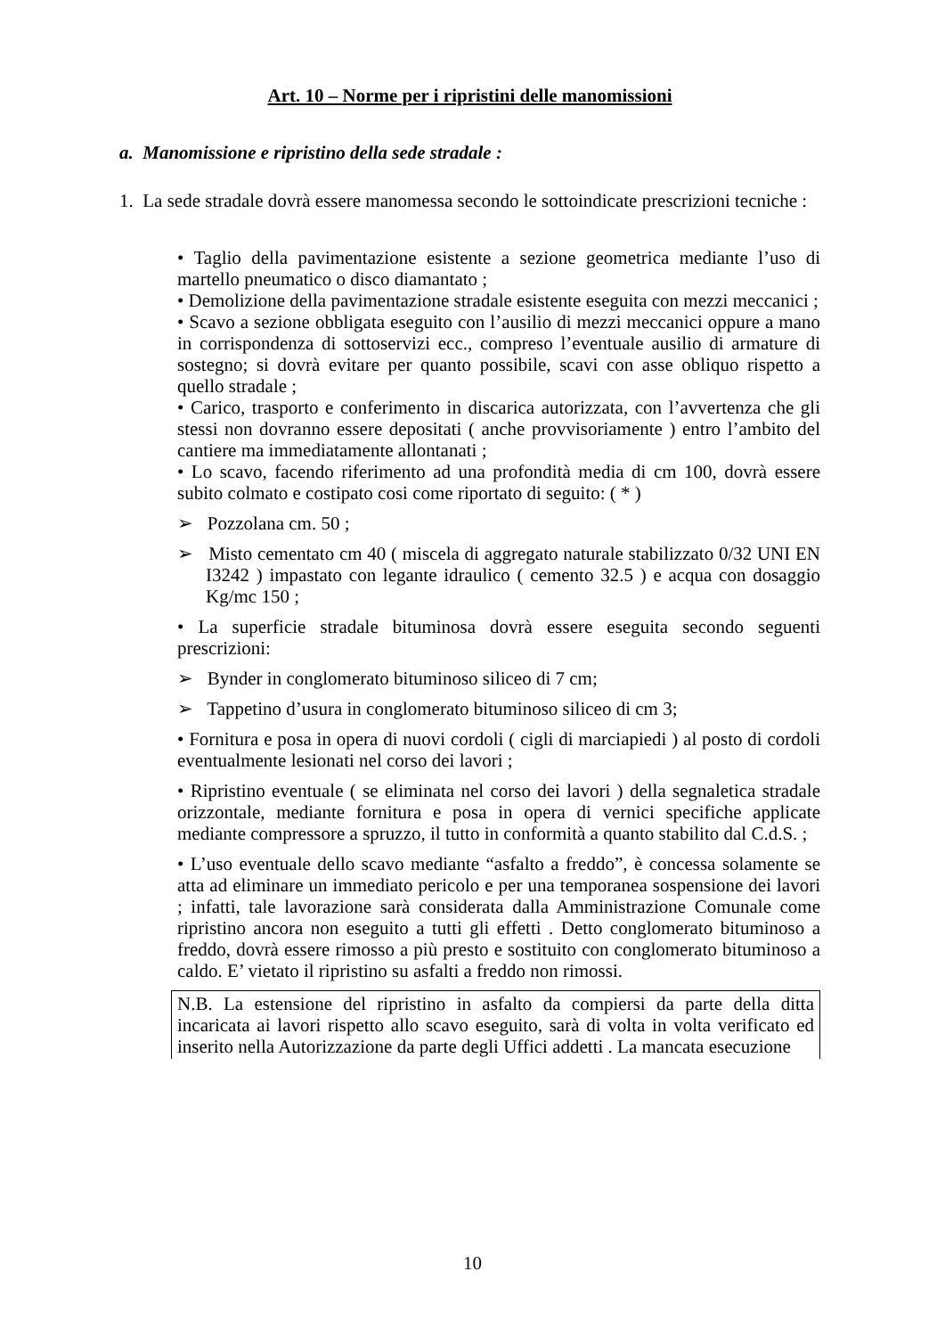Art. 10 – Norme per i ripristini delle manomissioni
a. Manomissione e ripristino della sede stradale :
1. La sede stradale dovrà essere manomessa secondo le sottoindicate prescrizioni tecniche :
• Taglio della pavimentazione esistente a sezione geometrica mediante l’uso di martello pneumatico o disco diamantato ;
• Demolizione della pavimentazione stradale esistente eseguita con mezzi meccanici ;
• Scavo a sezione obbligata eseguito con l’ausilio di mezzi meccanici oppure a mano in corrispondenza di sottoservizi ecc., compreso l’eventuale ausilio di armature di sostegno; si dovrà evitare per quanto possibile, scavi con asse obliquo rispetto a quello stradale ;
• Carico, trasporto e conferimento in discarica autorizzata, con l’avvertenza che gli stessi non dovranno essere depositati ( anche provvisoriamente ) entro l’ambito del cantiere ma immediatamente allontanati ;
• Lo scavo, facendo riferimento ad una profondità media di cm 100, dovrà essere subito colmato e costipato cosi come riportato di seguito: ( * )
➢ Pozzolana cm. 50 ;
➢ Misto cementato cm 40 ( miscela di aggregato naturale stabilizzato 0/32 UNI EN I3242 ) impastato con legante idraulico ( cemento 32.5 ) e acqua con dosaggio Kg/mc 150 ;
• La superficie stradale bituminosa dovrà essere eseguita secondo seguenti prescrizioni:
➢ Bynder in conglomerato bituminoso siliceo di 7 cm;
➢ Tappetino d’usura in conglomerato bituminoso siliceo di cm 3;
• Fornitura e posa in opera di nuovi cordoli ( cigli di marciapiedi ) al posto di cordoli eventualmente lesionati nel corso dei lavori ;
• Ripristino eventuale ( se eliminata nel corso dei lavori ) della segnaletica stradale orizzontale, mediante fornitura e posa in opera di vernici specifiche applicate mediante compressore a spruzzo, il tutto in conformità a quanto stabilito dal C.d.S. ;
• L’uso eventuale dello scavo mediante “asfalto a freddo”, è concessa solamente se atta ad eliminare un immediato pericolo e per una temporanea sospensione dei lavori ; infatti, tale lavorazione sarà considerata dalla Amministrazione Comunale come ripristino ancora non eseguito a tutti gli effetti . Detto conglomerato bituminoso a freddo, dovrà essere rimosso a più presto e sostituito con conglomerato bituminoso a caldo. E’ vietato il ripristino su asfalti a freddo non rimossi.
N.B. La estensione del ripristino in asfalto da compiersi da parte della ditta incaricata ai lavori rispetto allo scavo eseguito, sarà di volta in volta verificato ed inserito nella Autorizzazione da parte degli Uffici addetti . La mancata esecuzione
10